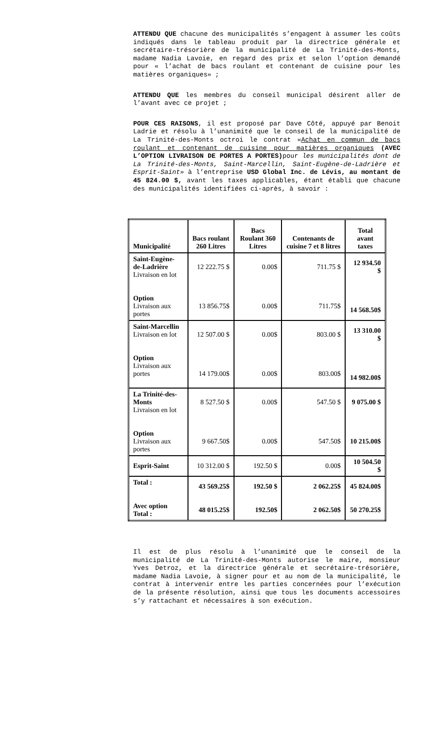ATTENDU QUE chacune des municipalités s’engagent à assumer les coûts indiqués dans le tableau produit par la directrice générale et secrétaire-trésorière de la municipalité de La Trinité-des-Monts, madame Nadia Lavoie, en regard des prix et selon l’option demandé pour « l’achat de bacs roulant et contenant de cuisine pour les matières organiques» ;
ATTENDU QUE les membres du conseil municipal désirent aller de l’avant avec ce projet ;
POUR CES RAISONS, il est proposé par Dave Côté, appuyé par Benoit Ladrie et résolu à l’unanimité que le conseil de la municipalité de La Trinité-des-Monts octroi le contrat «Achat en commun de bacs roulant et contenant de cuisine pour matières organiques (AVEC L’OPTION LIVRAISON DE PORTES A PORTES) pour les municipalités dont de La Trinité-des-Monts, Saint-Marcellin, Saint-Eugène-de-Ladrière et Esprit-Saint» à l’entreprise USD Global Inc. de Lévis, au montant de 45 824.00 $, avant les taxes applicables, étant établi que chacune des municipalités identifiées ci-après, à savoir :
| Municipalité | Bacs roulant 260 Litres | Bacs Roulant 360 Litres | Contenants de cuisine 7 et 8 litres | Total avant taxes |
| --- | --- | --- | --- | --- |
| Saint-Eugène-de-Ladrière Livraison en lot Option Livraison aux portes | 12 222.75 $ 13 856.75$ | 0.00$ 0.00$ | 711.75 $ 711.75$ | 12 934.50 $ 14 568.50$ |
| Saint-Marcellin Livraison en lot Option Livraison aux portes | 12 507.00 $ 14 179.00$ | 0.00$ 0.00$ | 803.00 $ 803.00$ | 13 310.00 $ 14 982.00$ |
| La Trinité-des-Monts Livraison en lot Option Livraison aux portes | 8 527.50 $ 9 667.50$ | 0.00$ 0.00$ | 547.50 $ 547.50$ | 9 075.00 $ 10 215.00$ |
| Esprit-Saint | 10 312.00 $ | 192.50 $ | 0.00$ | 10 504.50 $ |
| Total : Avec option Total : | 43 569.25$ 48 015.25$ | 192.50 $ 192.50$ | 2 062.25$ 2 062.50$ | 45 824.00$ 50 270.25$ |
Il est de plus résolu à l’unanimité que le conseil de la municipalité de La Trinité-des-Monts autorise le maire, monsieur Yves Detroz, et la directrice générale et secrétaire-trésorière, madame Nadia Lavoie, à signer pour et au nom de la municipalité, le contrat à intervenir entre les parties concernées pour l’exécution de la présente résolution, ainsi que tous les documents accessoires s’y rattachant et nécessaires à son exécution.